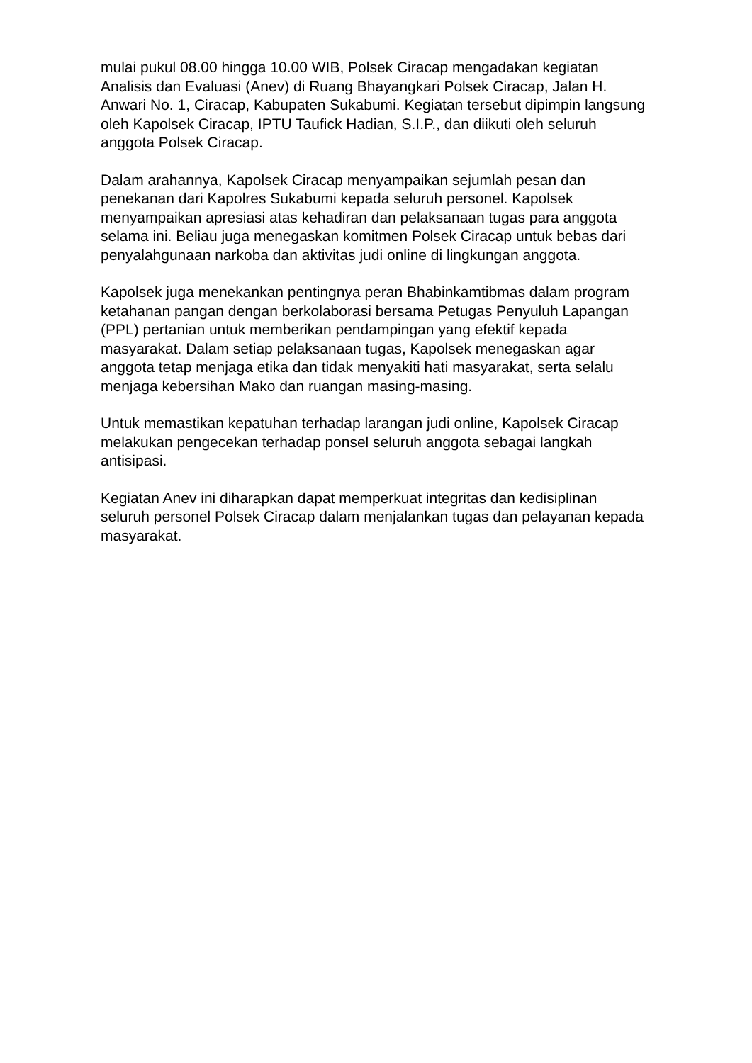mulai pukul 08.00 hingga 10.00 WIB, Polsek Ciracap mengadakan kegiatan Analisis dan Evaluasi (Anev) di Ruang Bhayangkari Polsek Ciracap, Jalan H. Anwari No. 1, Ciracap, Kabupaten Sukabumi. Kegiatan tersebut dipimpin langsung oleh Kapolsek Ciracap, IPTU Taufick Hadian, S.I.P., dan diikuti oleh seluruh anggota Polsek Ciracap.
Dalam arahannya, Kapolsek Ciracap menyampaikan sejumlah pesan dan penekanan dari Kapolres Sukabumi kepada seluruh personel. Kapolsek menyampaikan apresiasi atas kehadiran dan pelaksanaan tugas para anggota selama ini. Beliau juga menegaskan komitmen Polsek Ciracap untuk bebas dari penyalahgunaan narkoba dan aktivitas judi online di lingkungan anggota.
Kapolsek juga menekankan pentingnya peran Bhabinkamtibmas dalam program ketahanan pangan dengan berkolaborasi bersama Petugas Penyuluh Lapangan (PPL) pertanian untuk memberikan pendampingan yang efektif kepada masyarakat. Dalam setiap pelaksanaan tugas, Kapolsek menegaskan agar anggota tetap menjaga etika dan tidak menyakiti hati masyarakat, serta selalu menjaga kebersihan Mako dan ruangan masing-masing.
Untuk memastikan kepatuhan terhadap larangan judi online, Kapolsek Ciracap melakukan pengecekan terhadap ponsel seluruh anggota sebagai langkah antisipasi.
Kegiatan Anev ini diharapkan dapat memperkuat integritas dan kedisiplinan seluruh personel Polsek Ciracap dalam menjalankan tugas dan pelayanan kepada masyarakat.